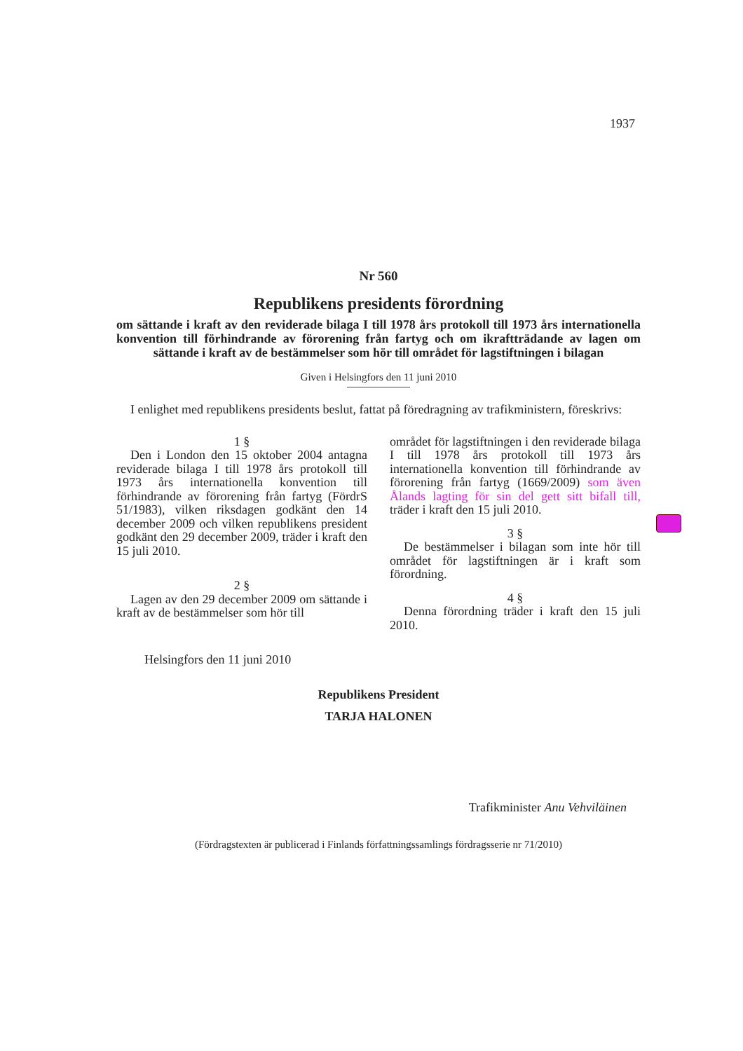1937
Nr 560
Republikens presidents förordning
om sättande i kraft av den reviderade bilaga I till 1978 års protokoll till 1973 års internationella konvention till förhindrande av förorening från fartyg och om ikraftträdande av lagen om sättande i kraft av de bestämmelser som hör till området för lagstiftningen i bilagan
Given i Helsingfors den 11 juni 2010
I enlighet med republikens presidents beslut, fattat på föredragning av trafikministern, föreskrivs:
1 §
Den i London den 15 oktober 2004 antagna reviderade bilaga I till 1978 års protokoll till 1973 års internationella konvention till förhindrande av förorening från fartyg (FördrS 51/1983), vilken riksdagen godkänt den 14 december 2009 och vilken republikens president godkänt den 29 december 2009, träder i kraft den 15 juli 2010.
2 §
Lagen av den 29 december 2009 om sättande i kraft av de bestämmelser som hör till
området för lagstiftningen i den reviderade bilaga I till 1978 års protokoll till 1973 års internationella konvention till förhindrande av förorening från fartyg (1669/2009) som även Ålands lagting för sin del gett sitt bifall till, träder i kraft den 15 juli 2010.
3 §
De bestämmelser i bilagan som inte hör till området för lagstiftningen är i kraft som förordning.
4 §
Denna förordning träder i kraft den 15 juli 2010.
Helsingfors den 11 juni 2010
Republikens President
TARJA HALONEN
Trafikminister Anu Vehviläinen
(Fördragstexten är publicerad i Finlands författningssamlings fördragsserie nr 71/2010)